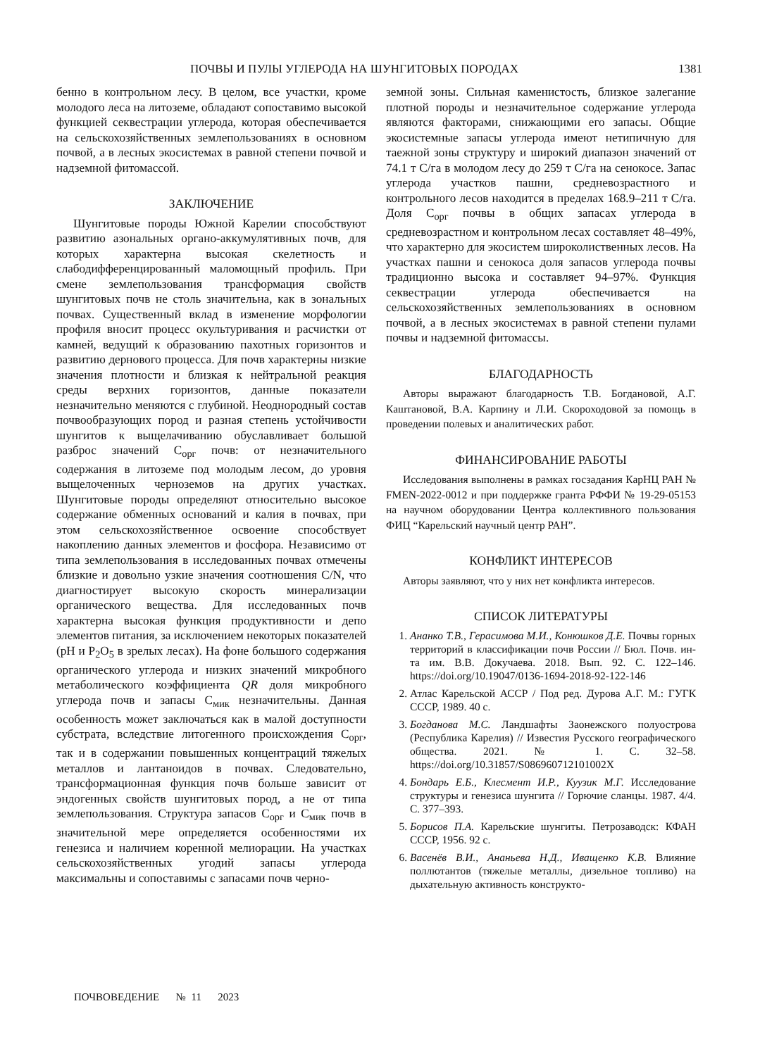ПОЧВЫ И ПУЛЫ УГЛЕРОДА НА ШУНГИТОВЫХ ПОРОДАХ 1381
бенно в контрольном лесу. В целом, все участки, кроме молодого леса на литоземе, обладают сопоставимо высокой функцией секвестрации углерода, которая обеспечивается на сельскохозяйственных землепользованиях в основном почвой, а в лесных экосистемах в равной степени почвой и надземной фитомассой.
ЗАКЛЮЧЕНИЕ
Шунгитовые породы Южной Карелии способствуют развитию азональных органо-аккумулятивных почв, для которых характерна высокая скелетность и слабодифференцированный маломощный профиль. При смене землепользования трансформация свойств шунгитовых почв не столь значительна, как в зональных почвах. Существенный вклад в изменение морфологии профиля вносит процесс окультуривания и расчистки от камней, ведущий к образованию пахотных горизонтов и развитию дернового процесса. Для почв характерны низкие значения плотности и близкая к нейтральной реакция среды верхних горизонтов, данные показатели незначительно меняются с глубиной. Неоднородный состав почвообразующих пород и разная степень устойчивости шунгитов к выщелачиванию обуславливает большой разброс значений С<sub>орг</sub> почв: от незначительного содержания в литоземе под молодым лесом, до уровня выщелоченных черноземов на других участках. Шунгитовые породы определяют относительно высокое содержание обменных оснований и калия в почвах, при этом сельскохозяйственное освоение способствует накоплению данных элементов и фосфора. Независимо от типа землепользования в исследованных почвах отмечены близкие и довольно узкие значения соотношения C/N, что диагностирует высокую скорость минерализации органического вещества. Для исследованных почв характерна высокая функция продуктивности и депо элементов питания, за исключением некоторых показателей (pH и P<sub>2</sub>O<sub>5</sub> в зрелых лесах). На фоне большого содержания органического углерода и низких значений микробного метаболического коэффициента QR доля микробного углерода почв и запасы С<sub>мик</sub> незначительны. Данная особенность может заключаться как в малой доступности субстрата, вследствие литогенного происхождения С<sub>орг</sub>, так и в содержании повышенных концентраций тяжелых металлов и лантаноидов в почвах. Следовательно, трансформационная функция почв больше зависит от эндогенных свойств шунгитовых пород, а не от типа землепользования. Структура запасов С<sub>орг</sub> и С<sub>мик</sub> почв в значительной мере определяется особенностями их генезиса и наличием коренной мелиорации. На участках сельскохозяйственных угодий запасы углерода максимальны и сопоставимы с запасами почв черно-
земной зоны. Сильная каменистость, близкое залегание плотной породы и незначительное содержание углерода являются факторами, снижающими его запасы. Общие экосистемные запасы углерода имеют нетипичную для таежной зоны структуру и широкий диапазон значений от 74.1 т С/га в молодом лесу до 259 т С/га на сенокосе. Запас углерода участков пашни, средневозрастного и контрольного лесов находится в пределах 168.9–211 т С/га. Доля С<sub>орг</sub> почвы в общих запасах углерода в средневозрастном и контрольном лесах составляет 48–49%, что характерно для экосистем широколиственных лесов. На участках пашни и сенокоса доля запасов углерода почвы традиционно высока и составляет 94–97%. Функция секвестрации углерода обеспечивается на сельскохозяйственных землепользованиях в основном почвой, а в лесных экосистемах в равной степени пулами почвы и надземной фитомассы.
БЛАГОДАРНОСТЬ
Авторы выражают благодарность Т.В. Богдановой, А.Г. Каштановой, В.А. Карпину и Л.И. Скороходовой за помощь в проведении полевых и аналитических работ.
ФИНАНСИРОВАНИЕ РАБОТЫ
Исследования выполнены в рамках госзадания КарНЦ РАН № FMEN-2022-0012 и при поддержке гранта РФФИ № 19-29-05153 на научном оборудовании Центра коллективного пользования ФИЦ “Карельский научный центр РАН”.
КОНФЛИКТ ИНТЕРЕСОВ
Авторы заявляют, что у них нет конфликта интересов.
СПИСОК ЛИТЕРАТУРЫ
1. Ананко Т.В., Герасимова М.И., Конюшков Д.Е. Почвы горных территорий в классификации почв России // Бюл. Почв. ин-та им. В.В. Докучаева. 2018. Вып. 92. С. 122–146. https://doi.org/10.19047/0136-1694-2018-92-122-146
2. Атлас Карельской АССР / Под ред. Дурова А.Г. М.: ГУГК СССР, 1989. 40 с.
3. Богданова М.С. Ландшафты Заонежского полуострова (Республика Карелия) // Известия Русского географического общества. 2021. № 1. С. 32–58. https://doi.org/10.31857/S086960712101002X
4. Бондарь Е.Б., Клесмент И.Р., Куузик М.Г. Исследование структуры и генезиса шунгита // Горючие сланцы. 1987. 4/4. С. 377–393.
5. Борисов П.А. Карельские шунгиты. Петрозаводск: КФАН СССР, 1956. 92 с.
6. Васенёв В.И., Ананьева Н.Д., Иващенко К.В. Влияние поллютантов (тяжелые металлы, дизельное топливо) на дыхательную активность конструкто-
ПОЧВОВЕДЕНИЕ № 11 2023